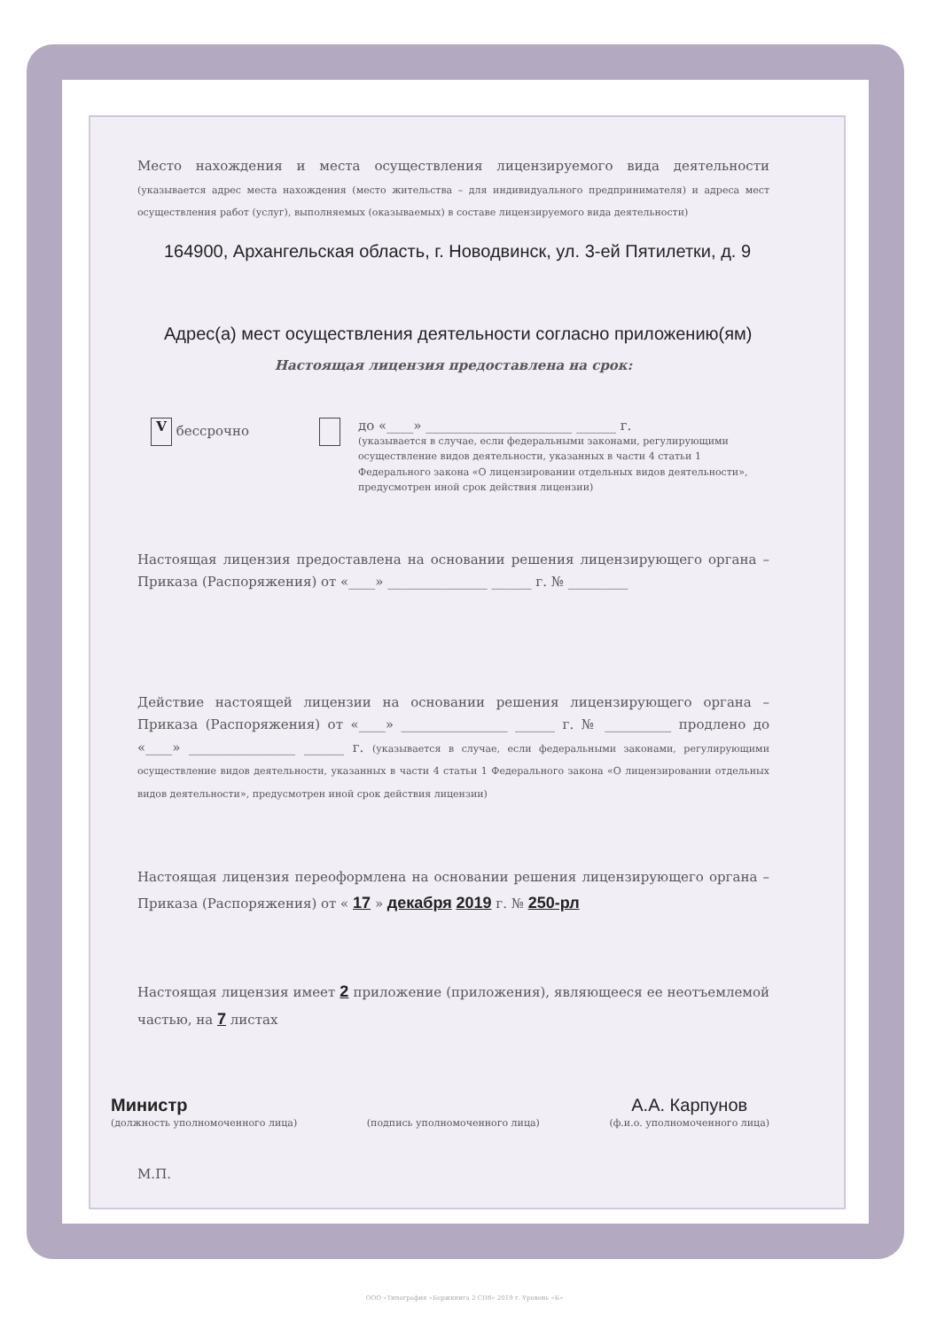Место нахождения и места осуществления лицензируемого вида деятельности (указывается адрес места нахождения (место жительства – для индивидуального предпринимателя) и адреса мест осуществления работ (услуг), выполняемых (оказываемых) в составе лицензируемого вида деятельности)
164900, Архангельская область, г. Новодвинск, ул. 3-ей Пятилетки, д. 9
Адрес(а) мест осуществления деятельности согласно приложению(ям)
Настоящая лицензия предоставлена на срок:
V бессрочно до «____» ______________________ ______ г.
(указывается в случае, если федеральными законами, регулирующими осуществление видов деятельности, указанных в части 4 статьи 1 Федерального закона «О лицензировании отдельных видов деятельности», предусмотрен иной срок действия лицензии)
Настоящая лицензия предоставлена на основании решения лицензирующего органа – Приказа (Распоряжения) от «____» _______________ ______ г. № _________
Действие настоящей лицензии на основании решения лицензирующего органа – Приказа (Распоряжения) от «____» ________________ ______ г. № __________ продлено до «____» ________________ ______ г. (указывается в случае, если федеральными законами, регулирующими осуществление видов деятельности, указанных в части 4 статьи 1 Федерального закона «О лицензировании отдельных видов деятельности», предусмотрен иной срок действия лицензии)
Настоящая лицензия переоформлена на основании решения лицензирующего органа – Приказа (Распоряжения) от « 17 » декабря 2019 г. № 250-рл
Настоящая лицензия имеет 2 приложение (приложения), являющееся ее неотъемлемой частью, на 7 листах
Министр
(должность уполномоченного лица)
(подпись уполномоченного лица)
А.А. Карпунов
(ф.и.о. уполномоченного лица)
М.П.
ООО «Типография «Бержкнига 2 СПб» 2019 г. Уровень «Б»